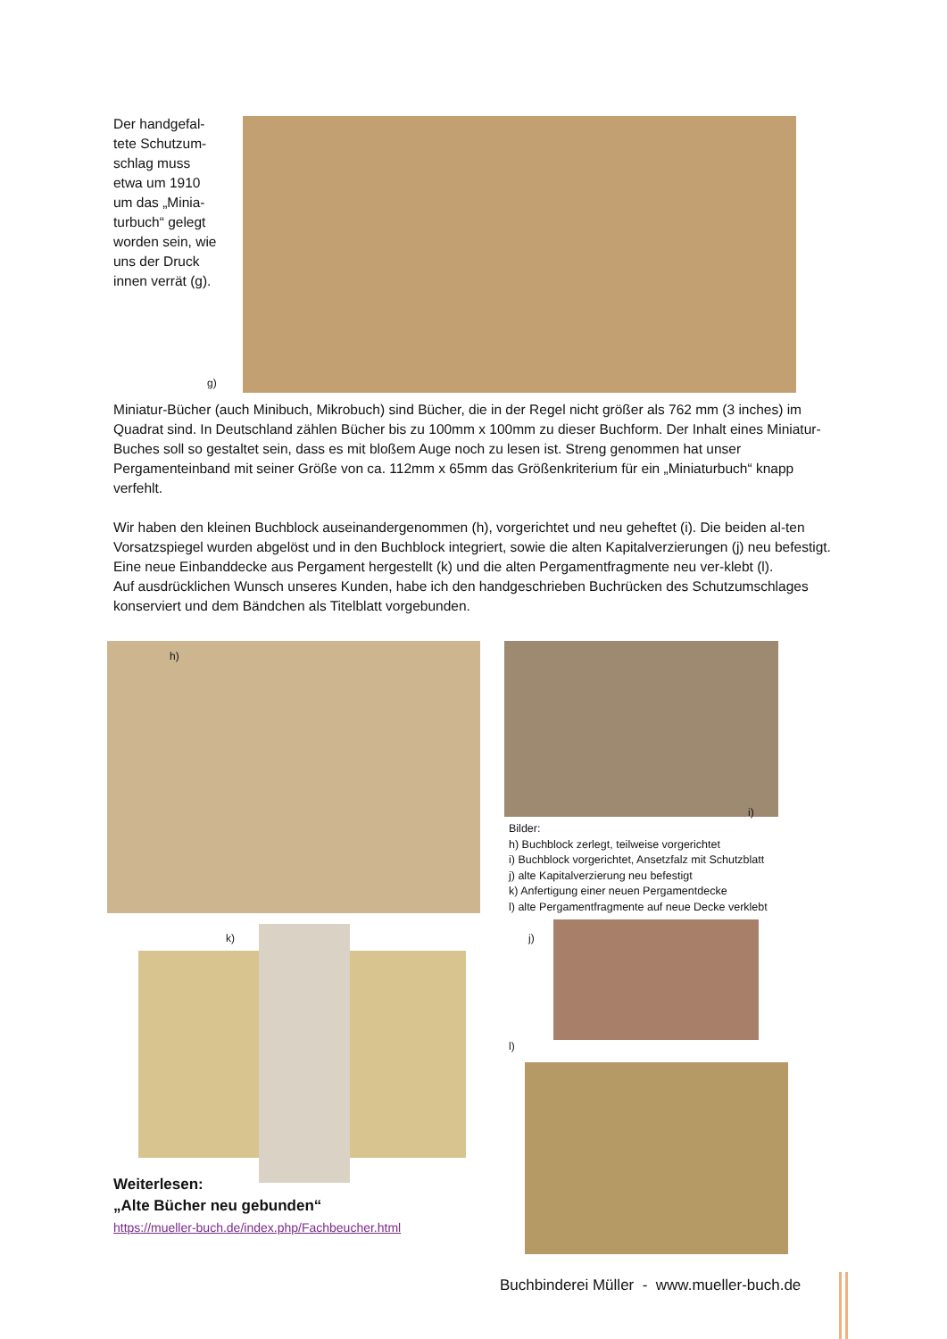Der handgefal-tete Schutzum-schlag muss etwa um 1910 um das „Minia-turbuch“ gelegt worden sein, wie uns der Druck innen verrät (g).
g)
Miniatur-Bücher (auch Minibuch, Mikrobuch) sind Bücher, die in der Regel nicht größer als 762 mm (3 inches) im Quadrat sind. In Deutschland zählen Bücher bis zu 100mm x 100mm zu dieser Buchform. Der Inhalt eines Miniatur-Buches soll so gestaltet sein, dass es mit bloßem Auge noch zu lesen ist. Streng genommen hat unser Pergamenteinband mit seiner Größe von ca. 112mm x 65mm das Größenkriterium für ein „Miniaturbuch“ knapp verfehlt.
Wir haben den kleinen Buchblock auseinandergenommen (h), vorgerichtet und neu geheftet (i). Die beiden al-ten Vorsatzspiegel wurden abgelöst und in den Buchblock integriert, sowie die alten Kapitalverzierungen (j) neu befestigt. Eine neue Einbanddecke aus Pergament hergestellt (k) und die alten Pergamentfragmente neu ver-klebt (l).
Auf ausdrücklichen Wunsch unseres Kunden, habe ich den handgeschrieben Buchrücken des Schutzumschlages konserviert und dem Bändchen als Titelblatt vorgebunden.
h)
i)
Bilder:
h) Buchblock zerlegt, teilweise vorgerichtet
i) Buchblock vorgerichtet, Ansetzfalz mit Schutzblatt
j) alte Kapitalverzierung neu befestigt
k) Anfertigung einer neuen Pergamentdecke
l) alte Pergamentfragmente auf neue Decke verklebt
k) j)
l)
Weiterlesen:
„Alte Bücher neu gebunden“
https://mueller-buch.de/index.php/Fachbeucher.html
Buchbinderei Müller - www.mueller-buch.de